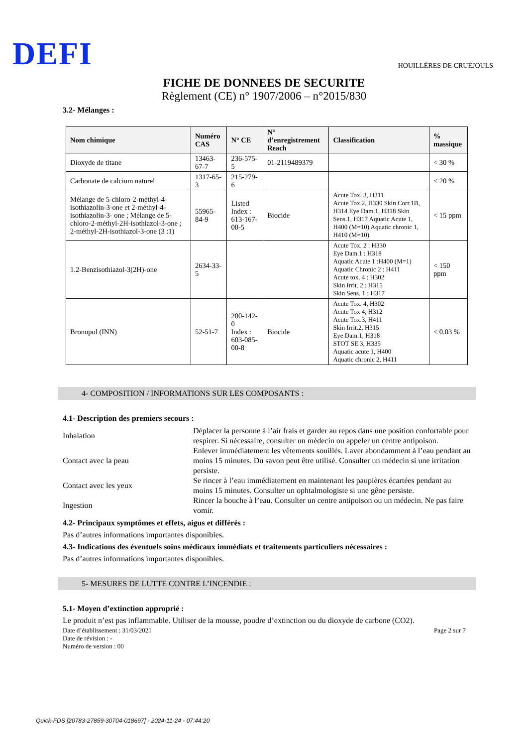DEFI
HOUILLÈRES DE CRUÉJOULS
FICHE DE DONNEES DE SECURITE
Règlement (CE) n° 1907/2006 – n°2015/830
3.2- Mélanges :
| Nom chimique | Numéro CAS | N° CE | N° d’enregistrement Reach | Classification | % massique |
| --- | --- | --- | --- | --- | --- |
| Dioxyde de titane | 13463-67-7 | 236-575-5 | 01-2119489379 | | < 30 % |
| Carbonate de calcium naturel | 1317-65-3 | 215-279-6 | | | < 20 % |
| Mélange de 5-chloro-2-méthyl-4-isothiazolin-3-one et 2-méthyl-4-isothiazolin-3- one ; Mélange de 5-chloro-2-méthyl-2H-isothiazol-3-one ; 2-méthyl-2H-isothiazol-3-one (3 :1) | 55965-84-9 | Listed Index : 613-167-00-5 | Biocide | Acute Tox. 3, H311 Acute Tox.2, H330 Skin Corr.1B, H314 Eye Dam.1, H318 Skin Sens.1, H317 Aquatic Acute 1, H400 (M=10) Aquatic chronic 1, H410 (M=10) | < 15 ppm |
| 1.2-Benzisothiazol-3(2H)-one | 2634-33-5 | | | Acute Tox. 2 : H330 Eye Dam.1 : H318 Aquatic Acute 1 :H400 (M=1) Aquatic Chronic 2 : H411 Acute tox. 4 : H302 Skin Irrit. 2 : H315 Skin Sens. 1 : H317 | < 150 ppm |
| Bronopol (INN) | 52-51-7 | 200-142-0 Index : 603-085-00-8 | Biocide | Acute Tox. 4, H302 Acute Tox 4, H312 Acute Tox.3, H411 Skin Irrit.2, H315 Eye Dam.1, H318 STOT SE 3, H335 Aquatic acute 1, H400 Aquatic chronic 2, H411 | < 0.03 % |
4- COMPOSITION / INFORMATIONS SUR LES COMPOSANTS :
4.1- Description des premiers secours :
Inhalation Déplacer la personne à l’air frais et garder au repos dans une position confortable pour respirer. Si nécessaire, consulter un médecin ou appeler un centre antipoison.
Contact avec la peau Enlever immédiatement les vêtements souillés. Laver abondamment à l’eau pendant au moins 15 minutes. Du savon peut être utilisé. Consulter un médecin si une irritation persiste.
Contact avec les yeux Se rincer à l’eau immédiatement en maintenant les paupières écartées pendant au moins 15 minutes. Consulter un ophtalmologiste si une gêne persiste.
Ingestion Rincer la bouche à l’eau. Consulter un centre antipoison ou un médecin. Ne pas faire vomir.
4.2- Principaux symptômes et effets, aigus et différés :
Pas d’autres informations importantes disponibles.
4.3- Indications des éventuels soins médicaux immédiats et traitements particuliers nécessaires :
Pas d’autres informations importantes disponibles.
5- MESURES DE LUTTE CONTRE L’INCENDIE :
5.1- Moyen d’extinction approprié :
Le produit n’est pas inflammable. Utiliser de la mousse, poudre d’extinction ou du dioxyde de carbone (CO2).
Date d’établissement : 31/03/2021
Date de révision : -
Numéro de version : 00
Page 2 sur 7
Quick-FDS [20783-27859-30704-018697] - 2024-11-24 - 07:44:20